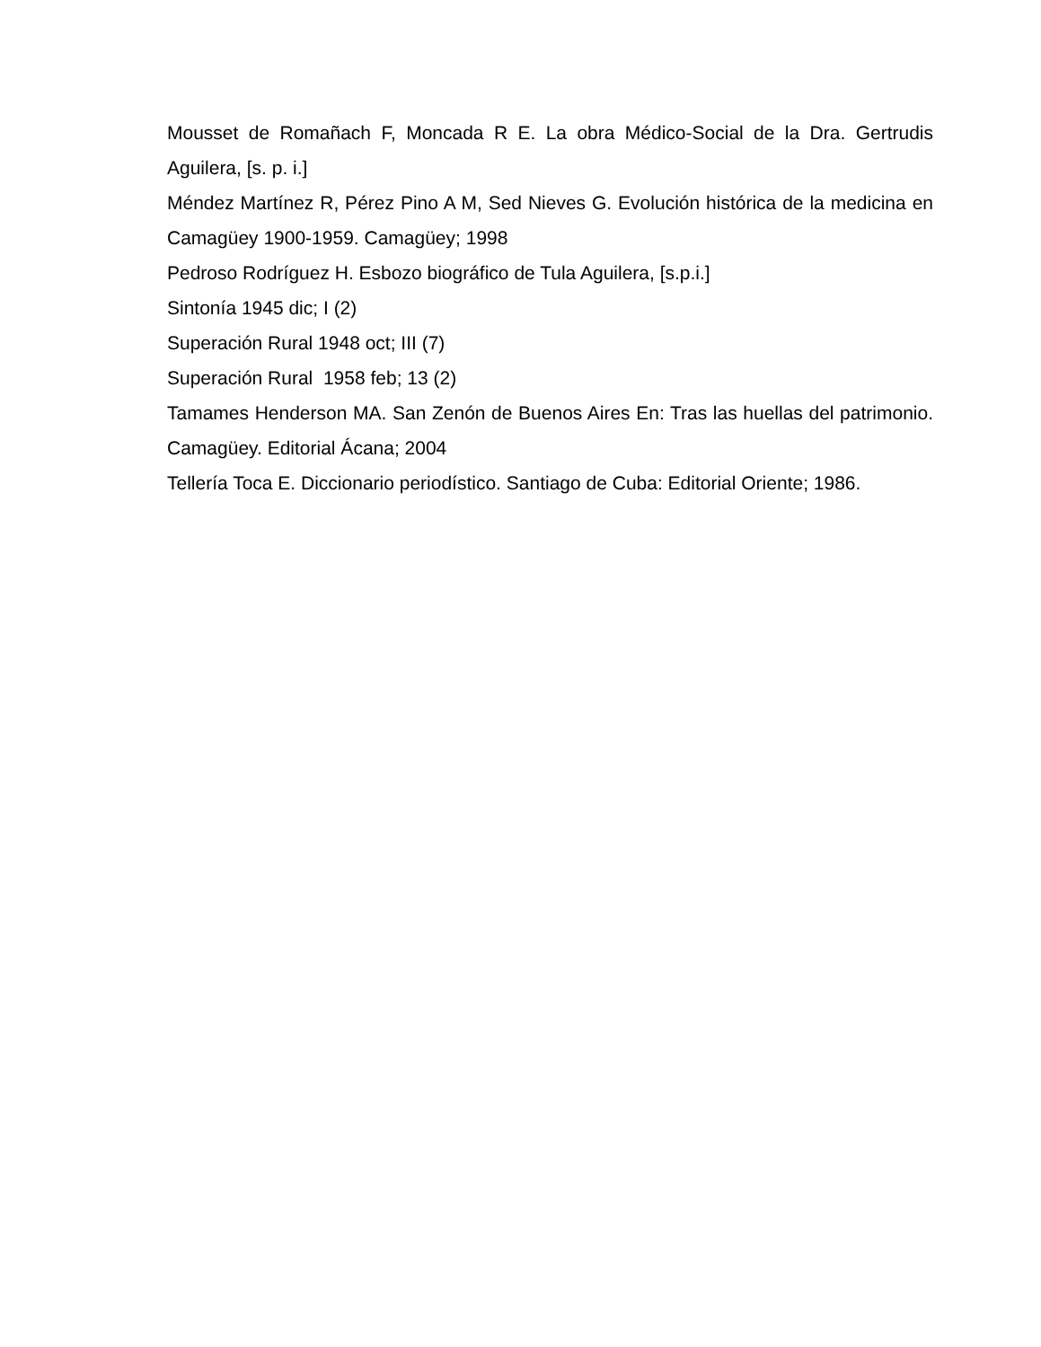Mousset de Romañach F, Moncada R E. La obra Médico-Social de la Dra. Gertrudis Aguilera, [s. p. i.]
Méndez Martínez R, Pérez Pino A M, Sed Nieves G. Evolución histórica de la medicina en Camagüey 1900-1959. Camagüey; 1998
Pedroso Rodríguez H. Esbozo biográfico de Tula Aguilera, [s.p.i.]
Sintonía 1945 dic; I (2)
Superación Rural 1948 oct; III (7)
Superación Rural 1958 feb; 13 (2)
Tamames Henderson MA. San Zenón de Buenos Aires En: Tras las huellas del patrimonio. Camagüey. Editorial Ácana; 2004
Tellería Toca E. Diccionario periodístico. Santiago de Cuba: Editorial Oriente; 1986.